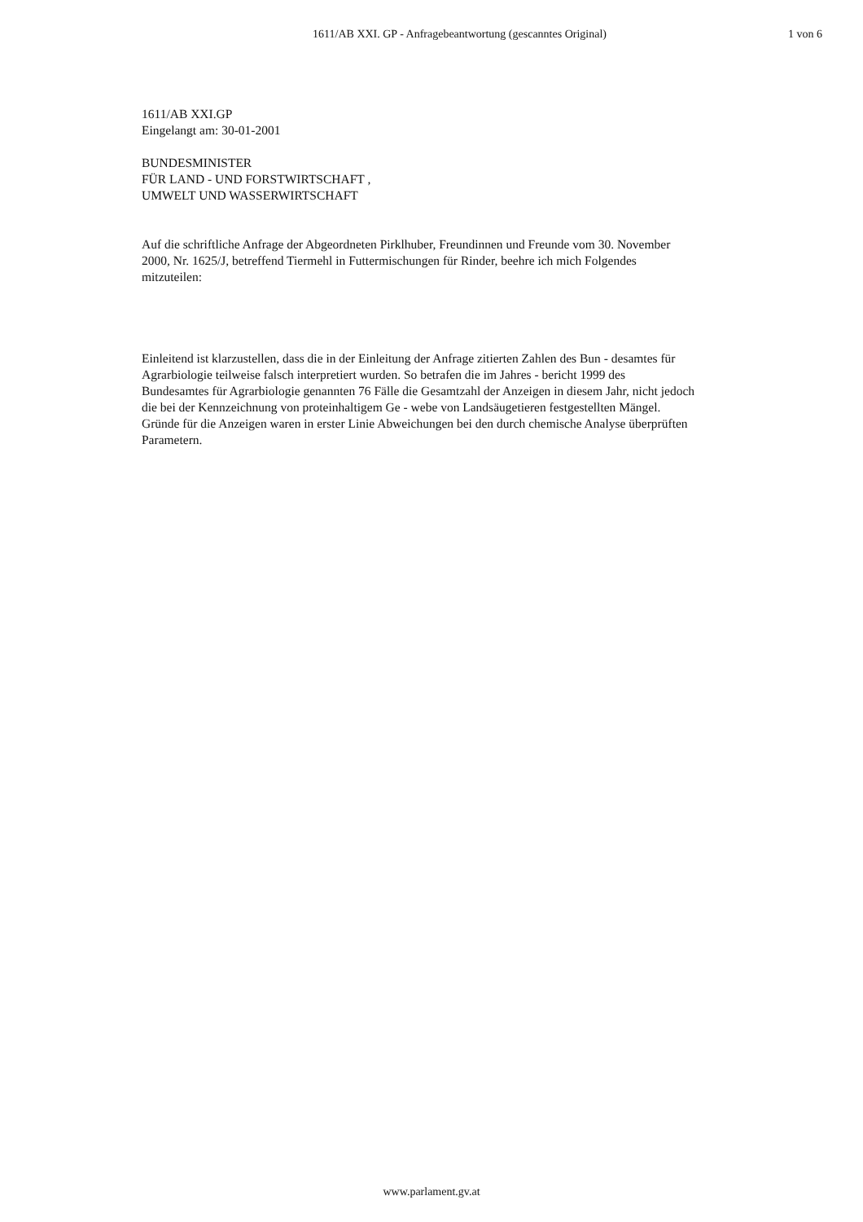1611/AB XXI. GP - Anfragebeantwortung (gescanntes Original) 1 von 6
1611/AB XXI.GP
Eingelangt am: 30-01-2001
BUNDESMINISTER
FÜR LAND - UND FORSTWIRTSCHAFT ,
UMWELT UND WASSERWIRTSCHAFT
Auf die schriftliche Anfrage der Abgeordneten Pirklhuber, Freundinnen und Freunde vom 30. November 2000, Nr. 1625/J, betreffend Tiermehl in Futtermischungen für Rinder, beehre ich mich Folgendes mitzuteilen:
Einleitend ist klarzustellen, dass die in der Einleitung der Anfrage zitierten Zahlen des Bun - desamtes für Agrarbiologie teilweise falsch interpretiert wurden. So betrafen die im Jahres - bericht 1999 des Bundesamtes für Agrarbiologie genannten 76 Fälle die Gesamtzahl der Anzeigen in diesem Jahr, nicht jedoch die bei der Kennzeichnung von proteinhaltigem Ge - webe von Landsäugetieren festgestellten Mängel. Gründe für die Anzeigen waren in erster Linie Abweichungen bei den durch chemische Analyse überprüften Parametern.
www.parlament.gv.at